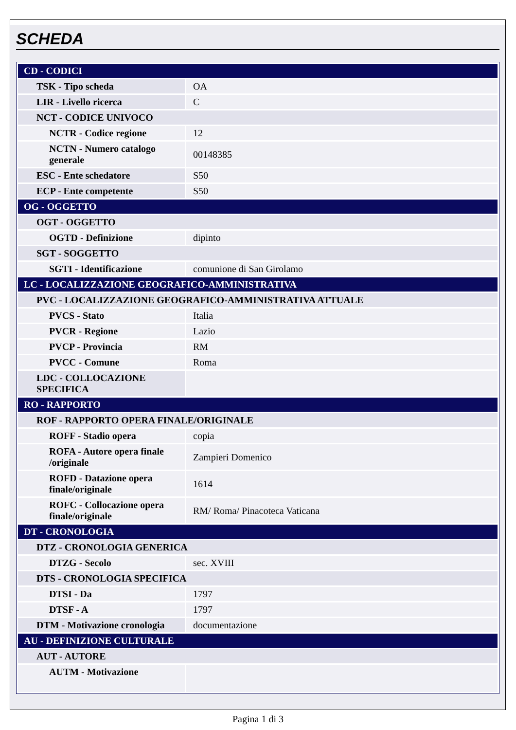SCHEDA
| CD - CODICI | |
| TSK - Tipo scheda | OA |
| LIR - Livello ricerca | C |
| NCT - CODICE UNIVOCO | |
| NCTR - Codice regione | 12 |
| NCTN - Numero catalogo generale | 00148385 |
| ESC - Ente schedatore | S50 |
| ECP - Ente competente | S50 |
| OG - OGGETTO | |
| OGT - OGGETTO | |
| OGTD - Definizione | dipinto |
| SGT - SOGGETTO | |
| SGTI - Identificazione | comunione di San Girolamo |
| LC - LOCALIZZAZIONE GEOGRAFICO-AMMINISTRATIVA | |
| PVC - LOCALIZZAZIONE GEOGRAFICO-AMMINISTRATIVA ATTUALE | |
| PVCS - Stato | Italia |
| PVCR - Regione | Lazio |
| PVCP - Provincia | RM |
| PVCC - Comune | Roma |
| LDC - COLLOCAZIONE SPECIFICA | |
| RO - RAPPORTO | |
| ROF - RAPPORTO OPERA FINALE/ORIGINALE | |
| ROFF - Stadio opera | copia |
| ROFA - Autore opera finale /originale | Zampieri Domenico |
| ROFD - Datazione opera finale/originale | 1614 |
| ROFC - Collocazione opera finale/originale | RM/ Roma/ Pinacoteca Vaticana |
| DT - CRONOLOGIA | |
| DTZ - CRONOLOGIA GENERICA | |
| DTZG - Secolo | sec. XVIII |
| DTS - CRONOLOGIA SPECIFICA | |
| DTSI - Da | 1797 |
| DTSF - A | 1797 |
| DTM - Motivazione cronologia | documentazione |
| AU - DEFINIZIONE CULTURALE | |
| AUT - AUTORE | |
| AUTM - Motivazione | |
Pagina 1 di 3